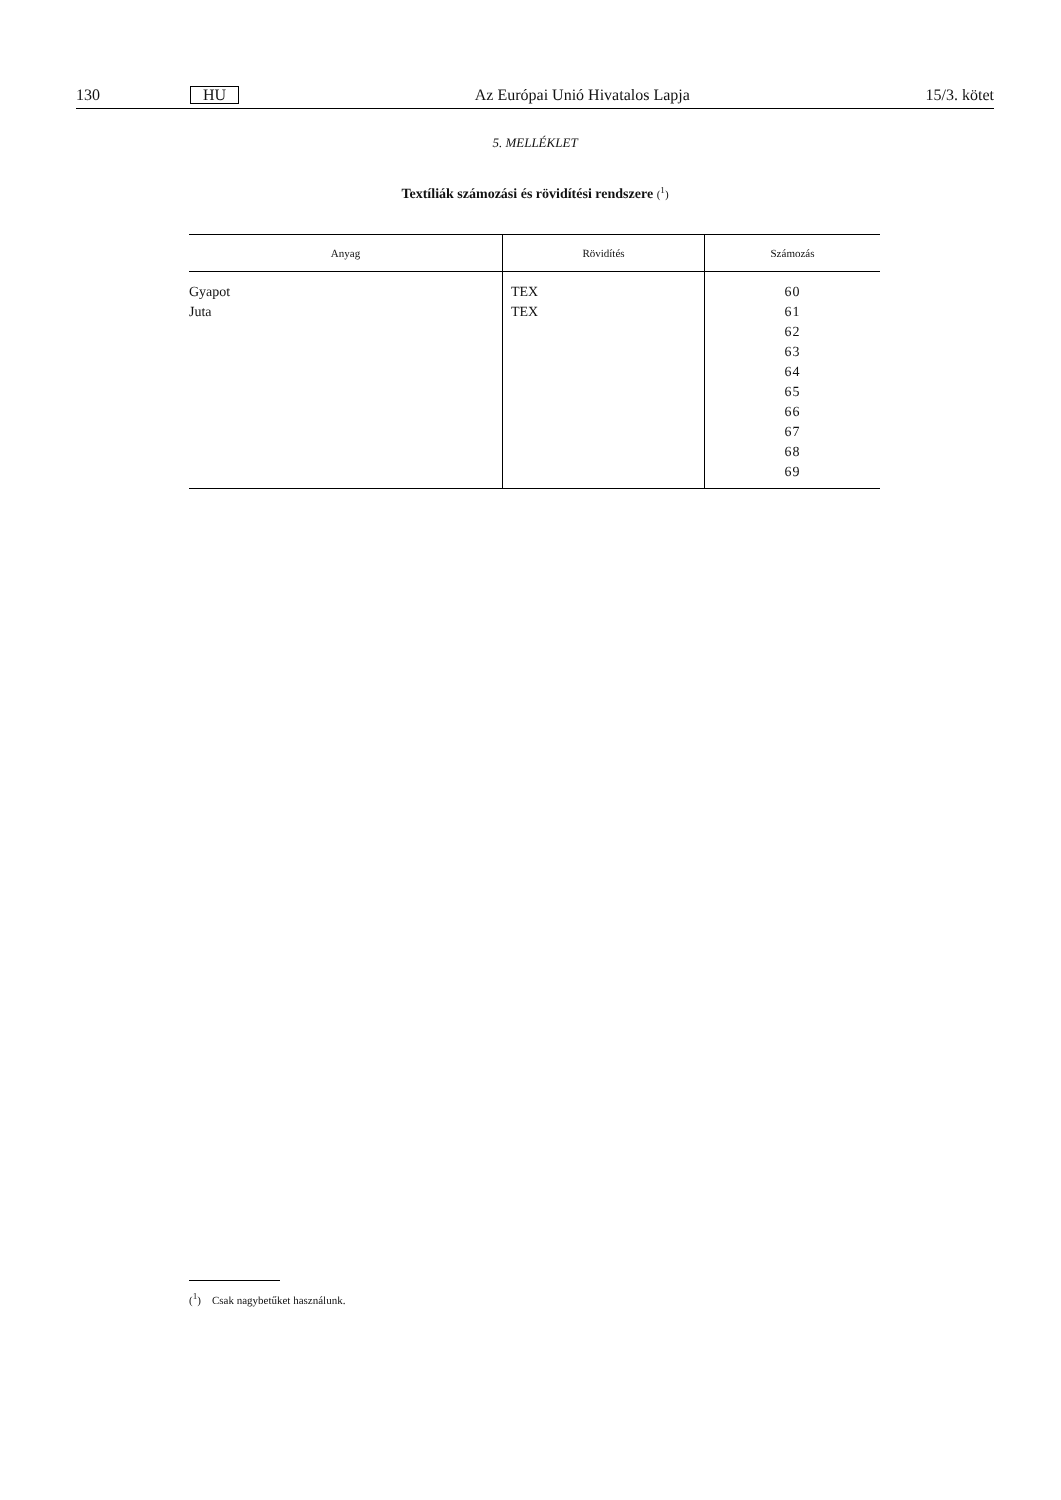130 HU Az Európai Unió Hivatalos Lapja 15/3. kötet
5. MELLÉKLET
Textíliák számozási és rövidítési rendszere (<sup>1</sup>)
| Anyag | Rövidítés | Számozás |
| --- | --- | --- |
| Gyapot Juta | TEX TEX | 60 61 62 63 64 65 66 67 68 69 |
(<sup>1</sup>) Csak nagybetűket használunk.